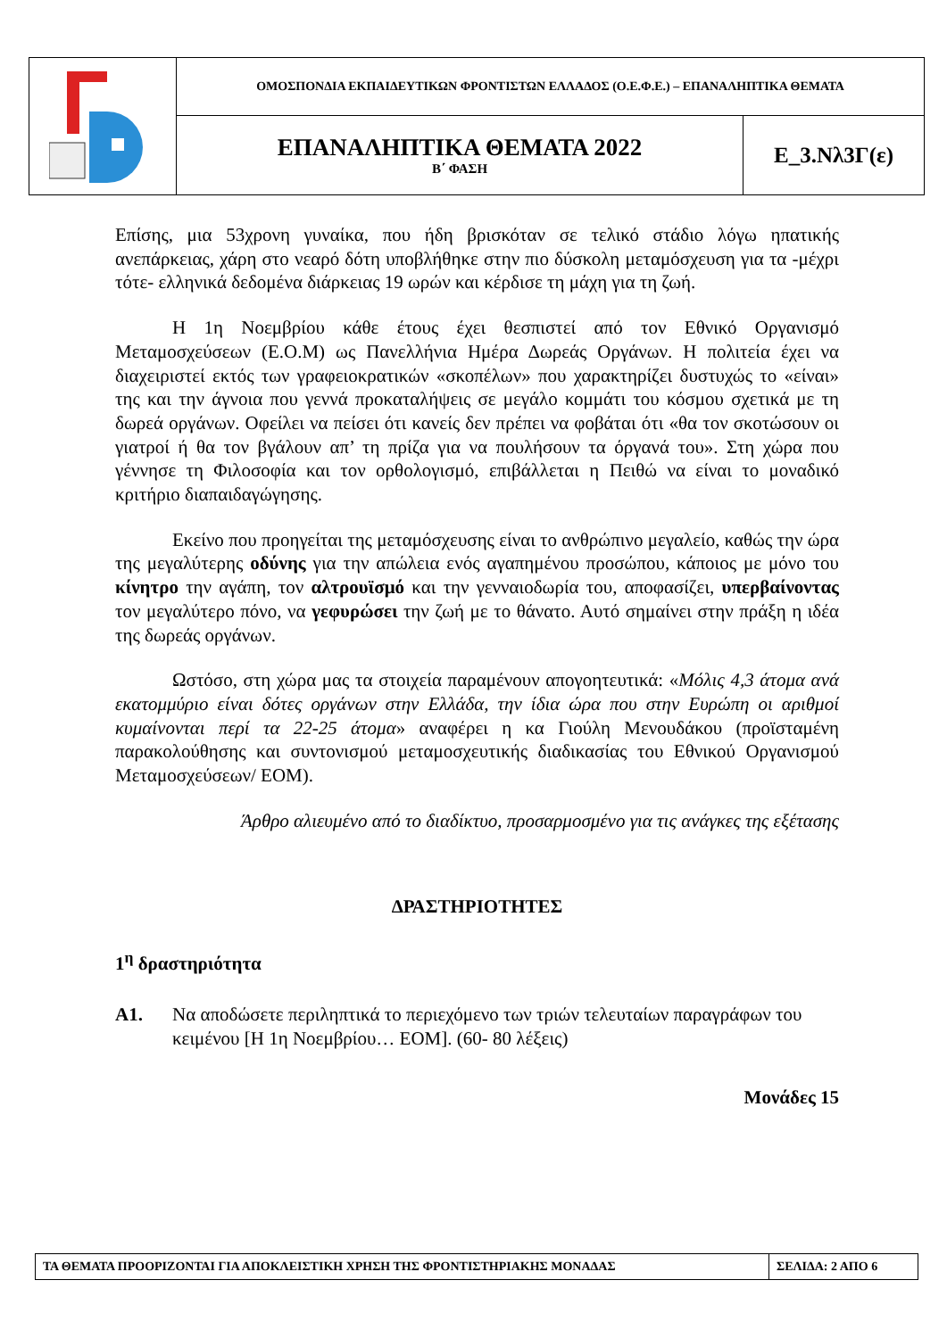| | ΟΜΟΣΠΟΝΔΙΑ ΕΚΠΑΙΔΕΥΤΙΚΩΝ ΦΡΟΝΤΙΣΤΩΝ ΕΛΛΑΔΟΣ (Ο.Ε.Φ.Ε.) – ΕΠΑΝΑΛΗΠΤΙΚΑ ΘΕΜΑΤΑ | |
| | ΕΠΑΝΑΛΗΠΤΙΚΑ ΘΕΜΑΤΑ 2022 Β΄ ΦΑΣΗ | Ε_3.Νλ3Γ(ε) |
Επίσης, μια 53χρονη γυναίκα, που ήδη βρισκόταν σε τελικό στάδιο λόγω ηπατικής ανεπάρκειας, χάρη στο νεαρό δότη υποβλήθηκε στην πιο δύσκολη μεταμόσχευση για τα -μέχρι τότε- ελληνικά δεδομένα διάρκειας 19 ωρών και κέρδισε τη μάχη για τη ζωή.
Η 1η Νοεμβρίου κάθε έτους έχει θεσπιστεί από τον Εθνικό Οργανισμό Μεταμοσχεύσεων (Ε.Ο.Μ) ως Πανελλήνια Ημέρα Δωρεάς Οργάνων. Η πολιτεία έχει να διαχειριστεί εκτός των γραφειοκρατικών «σκοπέλων» που χαρακτηρίζει δυστυχώς το «είναι» της και την άγνοια που γεννά προκαταλήψεις σε μεγάλο κομμάτι του κόσμου σχετικά με τη δωρεά οργάνων. Οφείλει να πείσει ότι κανείς δεν πρέπει να φοβάται ότι «θα τον σκοτώσουν οι γιατροί ή θα τον βγάλουν απ’ τη πρίζα για να πουλήσουν τα όργανά του». Στη χώρα που γέννησε τη Φιλοσοφία και τον ορθολογισμό, επιβάλλεται η Πειθώ να είναι το μοναδικό κριτήριο διαπαιδαγώγησης.
Εκείνο που προηγείται της μεταμόσχευσης είναι το ανθρώπινο μεγαλείο, καθώς την ώρα της μεγαλύτερης οδύνης για την απώλεια ενός αγαπημένου προσώπου, κάποιος με μόνο του κίνητρο την αγάπη, τον αλτρουϊσμό και την γενναιοδωρία του, αποφασίζει, υπερβαίνοντας τον μεγαλύτερο πόνο, να γεφυρώσει την ζωή με το θάνατο. Αυτό σημαίνει στην πράξη η ιδέα της δωρεάς οργάνων.
Ωστόσο, στη χώρα μας τα στοιχεία παραμένουν απογοητευτικά: «Μόλις 4,3 άτομα ανά εκατομμύριο είναι δότες οργάνων στην Ελλάδα, την ίδια ώρα που στην Ευρώπη οι αριθμοί κυμαίνονται περί τα 22-25 άτομα» αναφέρει η κα Γιούλη Μενουδάκου (προϊσταμένη παρακολούθησης και συντονισμού μεταμοσχευτικής διαδικασίας του Εθνικού Οργανισμού Μεταμοσχεύσεων/ ΕΟΜ).
Άρθρο αλιευμένο από το διαδίκτυο, προσαρμοσμένο για τις ανάγκες της εξέτασης
ΔΡΑΣΤΗΡΙΟΤΗΤΕΣ
1<sup>η</sup> δραστηριότητα
Α1. Να αποδώσετε περιληπτικά το περιεχόμενο των τριών τελευταίων παραγράφων του κειμένου [Η 1η Νοεμβρίου… ΕΟΜ]. (60- 80 λέξεις)
Μονάδες 15
| ΤΑ ΘΕΜΑΤΑ ΠΡΟΟΡΙΖΟΝΤΑΙ ΓΙΑ ΑΠΟΚΛΕΙΣΤΙΚΗ ΧΡΗΣΗ ΤΗΣ ΦΡΟΝΤΙΣΤΗΡΙΑΚΗΣ ΜΟΝΑΔΑΣ | ΣΕΛΙΔΑ: 2 ΑΠΟ 6 |